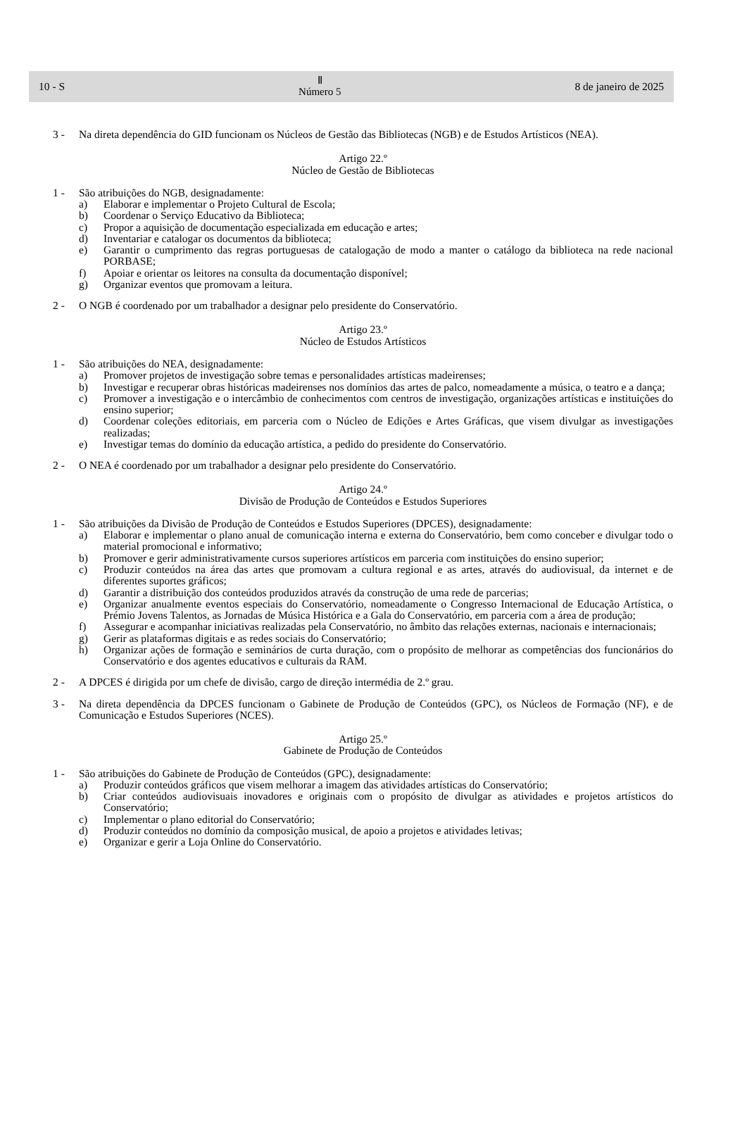10 - S Ⅱ
Número 5 8 de janeiro de 2025
3 - Na direta dependência do GID funcionam os Núcleos de Gestão das Bibliotecas (NGB) e de Estudos Artísticos (NEA).
Artigo 22.º
Núcleo de Gestão de Bibliotecas
1 - São atribuições do NGB, designadamente:
a) Elaborar e implementar o Projeto Cultural de Escola;
b) Coordenar o Serviço Educativo da Biblioteca;
c) Propor a aquisição de documentação especializada em educação e artes;
d) Inventariar e catalogar os documentos da biblioteca;
e) Garantir o cumprimento das regras portuguesas de catalogação de modo a manter o catálogo da biblioteca na rede nacional PORBASE;
f) Apoiar e orientar os leitores na consulta da documentação disponível;
g) Organizar eventos que promovam a leitura.
2 - O NGB é coordenado por um trabalhador a designar pelo presidente do Conservatório.
Artigo 23.º
Núcleo de Estudos Artísticos
1 - São atribuições do NEA, designadamente:
a) Promover projetos de investigação sobre temas e personalidades artísticas madeirenses;
b) Investigar e recuperar obras históricas madeirenses nos domínios das artes de palco, nomeadamente a música, o teatro e a dança;
c) Promover a investigação e o intercâmbio de conhecimentos com centros de investigação, organizações artísticas e instituições do ensino superior;
d) Coordenar coleções editoriais, em parceria com o Núcleo de Edições e Artes Gráficas, que visem divulgar as investigações realizadas;
e) Investigar temas do domínio da educação artística, a pedido do presidente do Conservatório.
2 - O NEA é coordenado por um trabalhador a designar pelo presidente do Conservatório.
Artigo 24.º
Divisão de Produção de Conteúdos e Estudos Superiores
1 - São atribuições da Divisão de Produção de Conteúdos e Estudos Superiores (DPCES), designadamente:
a) Elaborar e implementar o plano anual de comunicação interna e externa do Conservatório, bem como conceber e divulgar todo o material promocional e informativo;
b) Promover e gerir administrativamente cursos superiores artísticos em parceria com instituições do ensino superior;
c) Produzir conteúdos na área das artes que promovam a cultura regional e as artes, através do audiovisual, da internet e de diferentes suportes gráficos;
d) Garantir a distribuição dos conteúdos produzidos através da construção de uma rede de parcerias;
e) Organizar anualmente eventos especiais do Conservatório, nomeadamente o Congresso Internacional de Educação Artística, o Prémio Jovens Talentos, as Jornadas de Música Histórica e a Gala do Conservatório, em parceria com a área de produção;
f) Assegurar e acompanhar iniciativas realizadas pela Conservatório, no âmbito das relações externas, nacionais e internacionais;
g) Gerir as plataformas digitais e as redes sociais do Conservatório;
h) Organizar ações de formação e seminários de curta duração, com o propósito de melhorar as competências dos funcionários do Conservatório e dos agentes educativos e culturais da RAM.
2 - A DPCES é dirigida por um chefe de divisão, cargo de direção intermédia de 2.º grau.
3 - Na direta dependência da DPCES funcionam o Gabinete de Produção de Conteúdos (GPC), os Núcleos de Formação (NF), e de Comunicação e Estudos Superiores (NCES).
Artigo 25.º
Gabinete de Produção de Conteúdos
1 - São atribuições do Gabinete de Produção de Conteúdos (GPC), designadamente:
a) Produzir conteúdos gráficos que visem melhorar a imagem das atividades artísticas do Conservatório;
b) Criar conteúdos audiovisuais inovadores e originais com o propósito de divulgar as atividades e projetos artísticos do Conservatório;
c) Implementar o plano editorial do Conservatório;
d) Produzir conteúdos no domínio da composição musical, de apoio a projetos e atividades letivas;
e) Organizar e gerir a Loja Online do Conservatório.